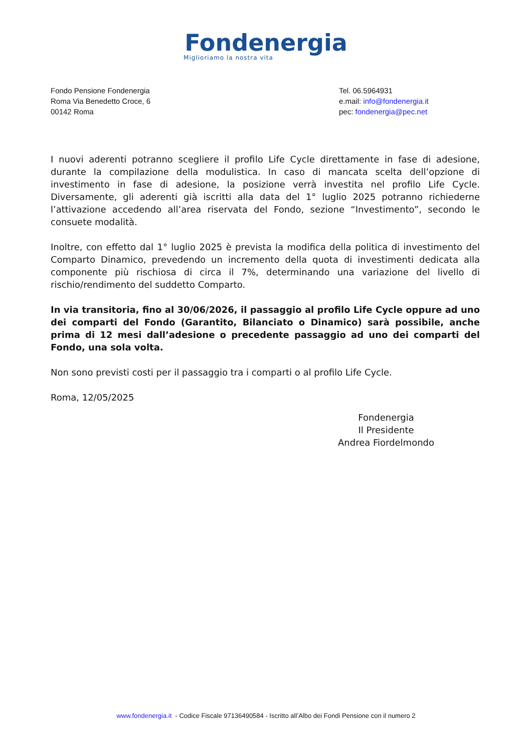Fondenergia
Miglioriamo la nostra vita
Fondo Pensione Fondenergia
Roma Via Benedetto Croce, 6
00142 Roma
Tel. 06.5964931
e.mail: info@fondenergia.it
pec: fondenergia@pec.net
I nuovi aderenti potranno scegliere il profilo Life Cycle direttamente in fase di adesione, durante la compilazione della modulistica. In caso di mancata scelta dell’opzione di investimento in fase di adesione, la posizione verrà investita nel profilo Life Cycle. Diversamente, gli aderenti già iscritti alla data del 1° luglio 2025 potranno richiederne l’attivazione accedendo all’area riservata del Fondo, sezione “Investimento”, secondo le consuete modalità.
Inoltre, con effetto dal 1° luglio 2025 è prevista la modifica della politica di investimento del Comparto Dinamico, prevedendo un incremento della quota di investimenti dedicata alla componente più rischiosa di circa il 7%, determinando una variazione del livello di rischio/rendimento del suddetto Comparto.
In via transitoria, fino al 30/06/2026, il passaggio al profilo Life Cycle oppure ad uno dei comparti del Fondo (Garantito, Bilanciato o Dinamico) sarà possibile, anche prima di 12 mesi dall’adesione o precedente passaggio ad uno dei comparti del Fondo, una sola volta.
Non sono previsti costi per il passaggio tra i comparti o al profilo Life Cycle.
Roma, 12/05/2025
Fondenergia
Il Presidente
Andrea Fiordelmondo
www.fondenergia.it - Codice Fiscale 97136490584 - Iscritto all’Albo dei Fondi Pensione con il numero 2